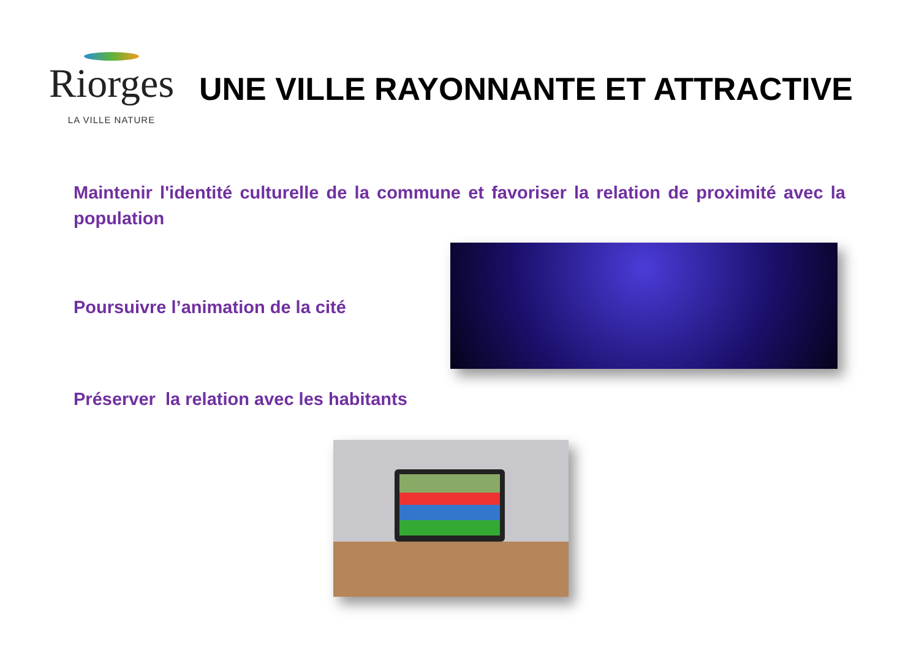Riorges
LA VILLE NATURE
UNE VILLE RAYONNANTE ET ATTRACTIVE
Maintenir l'identité culturelle de la commune et favoriser la relation de proximité avec la population
Poursuivre l’animation de la cité
Préserver la relation avec les habitants